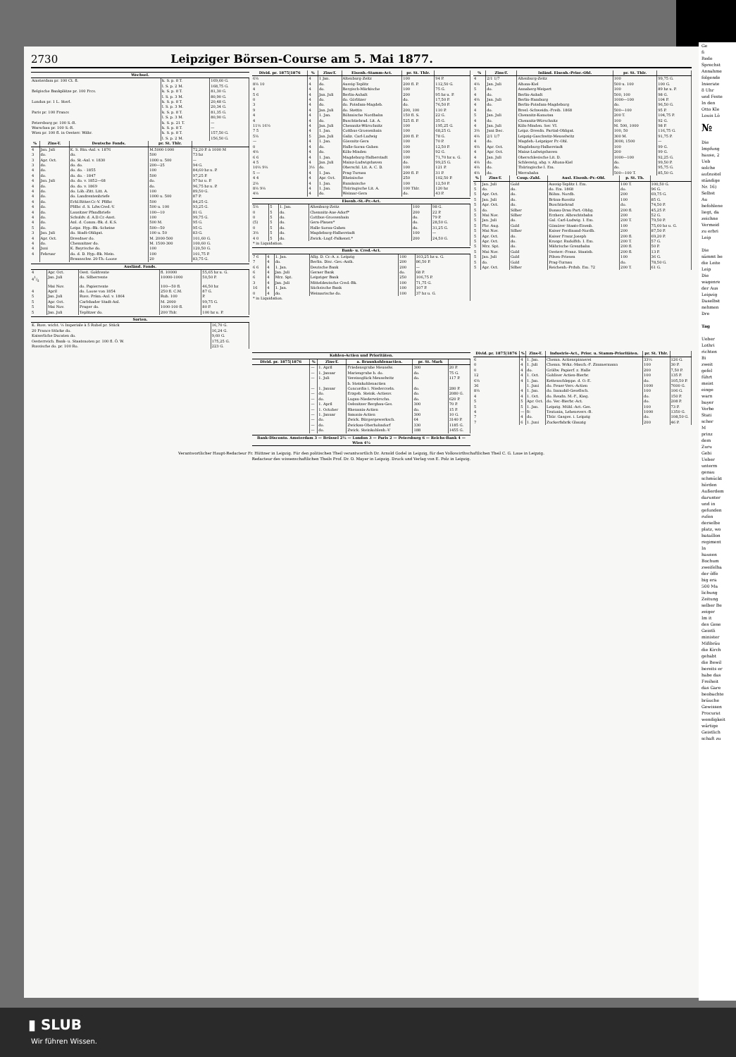2730 Leipziger Börsen-Course am 5. Mai 1877.
Wechsel.
| Amsterdam pr. 100 Ct. fl. | k. S. p. 8 T. | 169,60 G. |
| | l. S. p. 2 M. | 168,75 G. |
| Belgische Bankplätze pr. 100 Frcs. | k. S. p. 8 T. | 81,30 G. |
| | l. S. p. 3 M. | 80,90 G. |
| London pr. 1 L. Sterl. | k. S. p. 8 T. | 20,48 G. |
| | l. S. p. 3 M. | 20,34 G. |
| Paris pr. 100 Francs | k. S. p. 8 T. | 81,35 G. |
| | l. S. p. 3 M. | 80,90 G. |
| Petersburg pr. 100 S.-R. | k. S. p. 21 T. | — |
| Warschau pr. 100 S.-R. | k. S. p. 8 T. | — |
| Wien pr. 100 fl. in Oesterr. Währ. | k. S. p. 8 T. | 157,50 G. |
| | l. S. p. 2 M. | 156,50 G. |
| % | Zins-T. | Deutsche Fonds. | pr. St. Thlr. | |
| --- | --- | --- | --- | --- |
| 4 | Jan. Juli | K. S. Rtn.-Anl. v. 1876 | M.5000-1000 | 72,20 P. à 1000 M |
| 3 | do. | do. | 500 | 73 bz |
| 3 | Apr. Oct. | do. St.-Anl. v. 1830 | 1000 u. 500 | — |
| 3 | do. | do. do. | 200—25 | 94 G. |
| 4 | do. | do. do. - 1855 | 100 | 84,60 bz u. P. |
| 4 | do. | do. do. - 1847 | 500 | 97,25 P. |
| 4 | Jan. Juli | do. do. v. 1852—68 | do. | 97 bz u. P. |
| 4 | do. | do. do. v. 1869 | do. | 96,75 bz u. P. |
| 4 | do. | do. Löb.-Zitt. Litt. A. | 100 | 89,50 G. |
| 4 | do. | do. Landrentenbriefe | 1000 u. 500 | 87 P. |
| 4 | do. | Erbl.Ritter.Cr.-V. Pfdbr. | 500 | 84,25 G. |
| 4 | do. | Pfdbr. d. S. Ldw.Cred.-V. | 500 u. 100 | 93,25 G. |
| 4 | do. | Lausitzer Pfandbriefe | 100—10 | 81 G. |
| 4 | do. | Schuldv. d. A.D.Cr.-Anst. | 100 | 99,75 G. |
| 4 | do. | Anl. d. Comm.-Bk. d. K.S. | 500 M. | 95 G. |
| 5 | do. | Leipz. Hyp.-Bk.-Scheine | 500—50 | 95 G. |
| 3 | Jan. Juli | do. Stadt-Obligat. | 100 u. 50 | 83 G. |
| 4 | Apr. Oct. | Dresdner do. | M. 2000-500 | 101,60 G. |
| 4 | do. | Chemnitzer do. | M. 1500-300 | 100,60 G. |
| 4 | Juni | K. Bayrische do. | 100 | 120,50 G. |
| 4 | Februar | do. d. D. Hyp.-Bk. Mein. | 100 | 101,75 P. |
| | | Braunschw. 20-Th.-Loose | 20 | 83,75 G. |
Ausländ. Fonds.
| 4 | Apr. Oct. | Oest. Goldrente | fl. 10000 | 55,65 bz u. G. |
| 41/5 | Jan. Juli | do. Silberrente | 10000-1000 | 50,50 P. |
| | Mai Nov. | do. Papierrente | 100—50 fl. | 46,50 bz |
| 4 | April | do. Loose von 1854 | 250 fl. C.M. | 87 G. |
| 5 | Jan. Juli | Russ. Präm.-Anl. v. 1864 | Rub. 100 | P. |
| 5 | Apr. Oct. | Carlsbader Stadt-Anl. | M. 2000 | 99,75 G. |
| 5 | Mai Nov. | Prager do. | 1000-100 fl. | 80 P. |
| 5 | Jan. Juli | Teplitzer do. | 200 Thlr. | 100 bz u. P. |
Sorten.
| K. Russ. wicht. ½ Imperiale à 5 Rubel pr. Stück | 16,70 G. |
| 20 Francs-Stücke do. | 16,24 G. |
| Kaiserliche Ducaten do. | 9,60 G. |
| Oesterreich. Bank- u. Staatsnoten pr. 100 fl. Ö. W. | 175,25 G. |
| Russische do. pr. 100 Ro. | 223 G. |
| Divid. pr. 1875/1876 | % | Zins-T. | Eisenb.-Stamm-Act. | pr. St. Thlr. | |
| --- | --- | --- | --- | --- | --- |
| 6½ | 4 | 1 Jan. | Altenburg-Zeitz | 100 | 94 P. |
| 8½ 10 | 4 | do. | Aussig-Teplitz | 200 fl. P. | 112,50 G. |
| 4 | 4 | do. | Bergisch-Märkische | 100 | 75 G. |
| 5 6 | 4 | Jan. Juli | Berlin-Anhalt | 200 | 95 bz u. P. |
| 0 | 4 | do. | do. Görlitzer | do. | 17,50 P. |
| 3 | 4 | do. | do. Potsdam-Magdeb. | do. | 76,50 P. |
| 9 | 4 | Jan. Juli | do. Stettin | 200, 100 | 110 P. |
| 4 | 4 | 1. Jan. | Böhmische Nordbahn | 150 fl. S. | 22 G. |
| 4 | 4 | do. | Buschtiehrad. Lit. A. | 525 fl. P. | 35 G. |
| 11½ 16½ | 4 | Jan. Juli | Chemnitz-Würschnitz | 100 | 195,25 G. |
| 7 5 | 4 | 1. Jan. | Cottbus-Grossenhain | 100 | 68,25 G. |
| 5½ | 5 | Jan. Juli | Galiz. Carl-Ludwig | 200 fl. P. | 78 G. |
| — | 4 | 1. Jan. | Gössnitz-Gera | 100 | 70 P. |
| 0 | 4 | do. | Halle-Sorau-Guben | 100 | 12,50 P. |
| 4½ | 4 | do. | Köln-Minden | 100 | 92 G. |
| 6 6 | 4 | 1. Jan. | Magdeburg-Halberstadt | 100 | 71,70 bz u. G. |
| 4 5 | 4 | Jan. Juli | Mainz-Ludwigshaven | do. | 99,25 G. |
| 10½ 9½ | 3½ | do. | Oberschl. Lit. A. C. D. | 100 | 121 P. |
| 5 — | 4 | 1. Jan. | Prag-Turnau | 200 fl. P. | 31 P. |
| 4 4 | 4 | Apr. Oct. | Rheinische | 250 | 102,50 P. |
| 2½ | 4 | 1. Jan. | Rumänische | 100 | 12,50 P. |
| 8½ 9½ | 4 | 1. Jan. | Thüringische Lit. A. | 100 Thlr. | 120 bz |
| 4½ | 4 | do. | Weimar-Gera | do. | 43 P. |
Eisenb.-St.-Pr.-Act.
| 5½ | 5 | 1. Jan. | Altenburg-Zeitz | 100 | 98 G. |
| 0 | 5 | do. | Chemnitz-Aue-Adorf* | 200 | 22 P. |
| 0 | 5 | do. | Cottbus-Grossenhain | do. | 79 P. |
| (5) | 5 | do. | Gera-Plauen* | do. | 28,50 G. |
| 0 | 5 | do. | Halle-Sorau-Guben | do. | 31,25 G. |
| 3½ | 5 | do. | Magdeburg-Halberstadt | 100 | — |
| 4 0 | 5 | do. | Zwick.-Lngf.-Falkenst.* | 200 | 24,50 G. |
| * in Liquidation. | | | | | |
Bank- u. Cred.-Act.
| 7 6 | 4 | 1. Jan. | Allg. D. Cr.-A. z. Leipzig | 100 | 103,25 bz u. G. |
| 7 | 4 | do. | Berlin. Disc.-Ges.-Anth. | 200 | 86,50 P. |
| 6 6 | 4 | 1. Jan. | Deutsche Bank | 200 | — |
| 6 | 4 | Jan. Juli | Geraer Bank | do. | 68 P. |
| 6 | 4 | Mrz. Spt. | Leipziger Bank | 250 | 106,75 P. |
| 3 | 4 | Jan. Juli | Mitteldeutsche Cred.-Bk. | 100 | 71,75 G. |
| 16 | 4 | 1. Jan. | Sächsische Bank | 100 | 107 P. |
| 0 | 4 | do. | Weimarische do. | 100 | 37 bz u. G. |
| * in Liquidation. | | | | | |
| % | Zins-T. | Inländ. Eisenb.-Prior.-Obl. | pr. St. Thlr. | |
| --- | --- | --- | --- | --- |
| 4 | 2/1 1/7 | Altenburg-Zeitz | 100 | 99,75 G. |
| 4½ | Jan. Juli | Altona-Kiel | 500 u. 100 | 100 G. |
| 5 | do. | Annaberg-Weipert | 100 | 89 bz u. P. |
| 4 | do. | Berlin-Anhalt | 500, 100 | 98 G. |
| 4½ | Jan. Juli | Berlin-Hamburg | 1000—100 | 104 P. |
| 4 | do. | Berlin-Potsdam-Magdeburg | do. | 96,50 G. |
| 4 | do. | Bresl.-Schweidn.-Freib. 1868 | 500—100 | 95 P. |
| 5 | Jan. Juli | Chemnitz-Komotau | 200 T. | 104,75 P. |
| 4 | do. | Chemnitz-Würschnitz | 100 | 92 G. |
| 4 | Jan. Juli | Köln-Minden. Ser. VI. | M. 500, 1000 | 98 P. |
| 3½ | Juni Dec. | Leipz.-Dresdn. Partial-Obligat. | 100, 50 | 116,75 G. |
| 4½ | 2/1 1/7 | Leipzig-Gaschwitz-Meuselwitz | 300 M. | 91,75 P. |
| 4 | do. | Magdeb.-Leipziger Pr.-Obl. | 3000, 1500 | — |
| 4½ | Apr. Oct. | Magdeburg-Halberstadt | 100 | 99 G. |
| 4 | Apr. Oct. | Mainz-Ludwigshaven | 200 | 99 G. |
| 4 | Jan. Juli | Oberschlesische Lit. D. | 1000—100 | 92,25 G. |
| 4½ | do. | Schleswig, abg. v. Altona-Kiel | do. | 99,50 P. |
| 4½ | do. | Thüringische I. Em. | do. | 95,75 G. |
| 4½ | do. | Werrabahn | 500—100 T. | 85,50 G. |
| % | Zins-T. | Coup.-Zahl. | Ausl. Eisenb.-Pr.-Obl. | p. St. Th. | |
| --- | --- | --- | --- | --- | --- |
| 5 | Jan. Juli | Gold | Aussig-Teplitz I. Em. | 100 T. | 100,50 G. |
| 5 | do. | do. | do. Em. 1868 | do. | 96 G. |
| 5 | Apr. Oct. | do. | Böhm. Nordb. | 200 | 69,75 G. |
| 5 | Jan. Juli | do. | Brünn-Rossitz | 100 | 85 G. |
| 5 | Apr. Oct. | do. | Buschtiehrad | do. | 74,50 P. |
| 5 | do. | Silber | Donau-Drau Part.-Oblig. | 200 fl. | 45,25 P. |
| 5 | Mai Nov. | Silber | Erzherz. Albrechtsbahn | 200 | 52 G. |
| 5 | Jan. Juli | do. | Gal. Carl-Ludwig. I. Em. | 200 T. | 79,50 P. |
| 5 | Fbr. Aug. | Gold | Gömörer Staats-Eisenb. | 100 | 75,60 bz u. G. |
| 5 | Mai Nov. | Silber | Kaiser Ferdinand-Nordb. | 200 | 87,50 P. |
| 5 | Apr. Oct. | do. | Kaiser Franz Joseph | 200 fl. | 69,20 P. |
| 5 | Apr. Oct. | do. | Kronpr. Rudolfsb. I. Em. | 200 T. | 57 G. |
| 5 | Mrz. Spt. | do. | Mährische Grenzbahn | 200 fl. | 50 P. |
| 5 | Mai Nov. | Gold | Oesterr.-Franz. Staatsb. | 200 fl. | 13 P. |
| 5 | Jan. Juli | Gold | Pilsen-Priesen | 100 | 36 G. |
| 5 | do. | Gold | Prag-Turnau | do. | 78,50 G. |
| 5 | Apr. Oct. | Silber | Reichenb.-Prdub. Em. 72 | 200 T. | 61 G. |
Kohlen-Actien und Prioritäten.
| Divid. pr. 1875/1876 | % | Zins-T. | a. Braunkohlenactien. | pr. St. Mark | |
| --- | --- | --- | --- | --- | --- |
| | — | 1. April | Friedensgrube Meuselw. | 300 | 20 P. |
| | — | 1. Januar | Mariengrube b. do. | do. | 75 G. |
| | — | 1. Juli | Vereinsglück Meuselwitz | do. | 117 P. |
| | | | b. Steinkohlenactien | | |
| | — | 1. Januar | Concordia i. Niedercseln. | do. | 280 P. |
| | — | do. | Erzgeb. Steink.-Actienv. | do. | 2080 G. |
| | — | do. | Lugau-Niederwürschn. | do. | 620 P. |
| | — | 1. April | Oelsnitzer Bergbau-Ges. | 300 | 70 P. |
| | — | 1. October | Rhenania-Actien | do. | 15 P. |
| | — | 1. Januar | Saxonia-Actien | 300 | 10 G. |
| | — | do. | Zwick. Bürgergewerksch. | 64 | 3140 P. |
| | — | do. | Zwickau-Oberhohndorf | 330 | 1185 G. |
| | — | do. | Zwick. Steinkohlenb.-V | 188 | 1455 G. |
Bank-Disconto. Amsterdam 3 — Brüssel 2½ — London 3 — Paris 2 — Petersburg 6 — Reichs-Bank 4 — Wien 4½
| Divid. pr. 1875/1876 | % | Zins-T. | Industrie-Act., Prior. u. Stamm-Prioritäten. | pr. St. Thlr. | |
| --- | --- | --- | --- | --- | --- |
| 6 | 4 | 1. Jan. | Chemn. Actienspinnerei | 33⅓ | 126 G. |
| 0 | 4 | 1. Juli | Chemn. Wrkz.-Masch.-F. Zimmermann | 100 | 30 P. |
| 0 | 4 | do. | Gröllw. Papierf. z. Halle | 200 | 7,50 P. |
| 12 | 4 | 1. Oct. | Gohliser Actien-Bierbr. | 100 | 135 P. |
| 6½ | 4 | 1. Jan. | Kettenschleppe. d. O.-E. | do. | 105,50 P. |
| 36 | | 1. Juni | do. Feuer-Vers.-Actien | 1000 | 7600 G. |
| 8½ | 4 | 1. Jan. | do. Immobil-Gesellsch. | 100 | 106 G. |
| 4 | 4 | 1. Oct. | do. Reudn. M.-F., Kieg. | do. | 150 P. |
| 5 | 5 | Apr. Oct. | do. Ver.-Bierbr.-Act. | do. | 208 P. |
| 5 | 5 | 1. Jan. | Leipzig. Mühl.-Act.-Ges. | 100 | 73 P. |
| 4 | — | fr. | Teutonia, Lebensvers.-B. | 1000 | 1350 G. |
| 7 | 4 | do. | Thür. Gasges. i. Leipzig | do. | 108,50 G. |
| 7 | 6 | 1. Juni | Zuckerfabrik Glauzig | 200 | 46 P. |
Verantwortlicher Haupt-Redacteur Fr. Hüttner in Leipzig. Für den politischen Theil verantwortlich Dr. Arnold Godel in Leipzig, für den Volkswirthschaftlichen Theil C. G. Laue in Leipzig.
Redacteur des wissenschaftlichen Theils Prof. Dr. O. Mayer in Leipzig. Druck und Verlag von E. Polz in Leipzig.
Ge
fi
Rede
Sprechst
Annahme
folgende
Inserate
8 Uhr
und Feste
In den
Otto Kle
Louis Lö
№
Die
Impfung
hause, 2
Ueb
solche
aufzustel
ständige
Nr. 16)
Selbst
Au
befohlene
liegt, da
zeichne
Vermeid
zu erbri
Leip
Die
sämmt be
die Leite
Leip
Die
wagenre
der Aus
Leipzig
Daselbst
nehmen
Dre
Tag
Ueber
Lothri
richten
Bi
zweit
gefel
führt
meist
einge
warn
bayer
Vorbe
Stati
scher
M
prinz
dem
Zuru
Gebi
Ueber
unterm
genau
schmückt
hörden
Außerdem
darunter
und in
gefunden
rufen
derselbe
platz, wo
bataillon
regiment
In
hausen
Bochum
zweifelha
der öffe
big era
500 Ma
lichung
Zeitung
selber Be
zeiger
Im it
des Gese
Geistli
minister
Mißbräu
die Kirch
gehabt
die Bewil
bereits er
habe das
Freiheit
das Gare
beobachte
bräuche
Gewissen
Procurat
wendigkeit
wärtige
Geistlich
schaft zu
▮ SLUB
Wir führen Wissen.